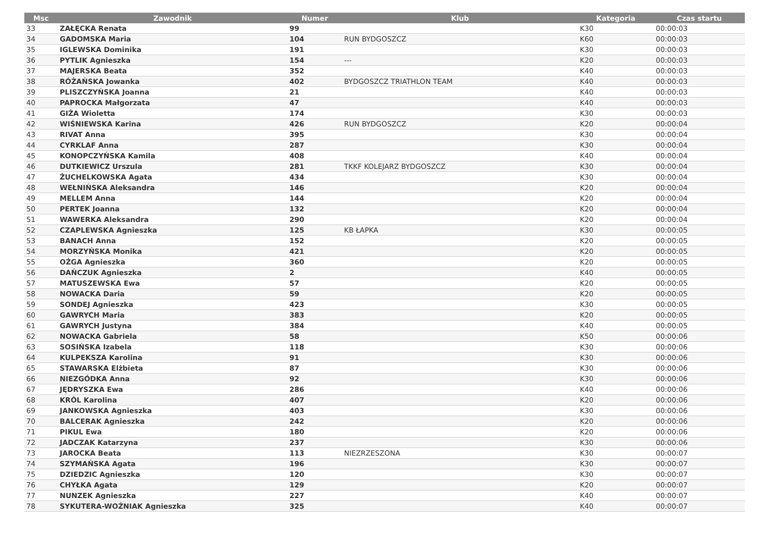| Msc | Zawodnik | Numer | Klub | Kategoria | Czas startu |
| --- | --- | --- | --- | --- | --- |
| 33 | ZAŁĘCKA Renata | 99 | | K30 | 00:00:03 |
| 34 | GADOMSKA Maria | 104 | RUN BYDGOSZCZ | K60 | 00:00:03 |
| 35 | IGLEWSKA Dominika | 191 | | K30 | 00:00:03 |
| 36 | PYTLIK Agnieszka | 154 | --- | K20 | 00:00:03 |
| 37 | MAJERSKA Beata | 352 | | K40 | 00:00:03 |
| 38 | RÓŻAŃSKA Jowanka | 402 | BYDGOSZCZ TRIATHLON TEAM | K40 | 00:00:03 |
| 39 | PLISZCZYŃSKA Joanna | 21 | | K40 | 00:00:03 |
| 40 | PAPROCKA Małgorzata | 47 | | K40 | 00:00:03 |
| 41 | GIŻA Wioletta | 174 | | K30 | 00:00:03 |
| 42 | WIŚNIEWSKA Karina | 426 | RUN BYDGOSZCZ | K20 | 00:00:04 |
| 43 | RIVAT Anna | 395 | | K30 | 00:00:04 |
| 44 | CYRKLAF Anna | 287 | | K30 | 00:00:04 |
| 45 | KONOPCZYŃSKA Kamila | 408 | | K40 | 00:00:04 |
| 46 | DUTKIEWICZ Urszula | 281 | TKKF KOLEJARZ BYDGOSZCZ | K30 | 00:00:04 |
| 47 | ŻUCHELKOWSKA Agata | 434 | | K30 | 00:00:04 |
| 48 | WEŁNIŃSKA Aleksandra | 146 | | K20 | 00:00:04 |
| 49 | MELLEM Anna | 144 | | K20 | 00:00:04 |
| 50 | PERTEK Joanna | 132 | | K20 | 00:00:04 |
| 51 | WAWERKA Aleksandra | 290 | | K20 | 00:00:04 |
| 52 | CZAPLEWSKA Agnieszka | 125 | KB ŁAPKA | K30 | 00:00:05 |
| 53 | BANACH Anna | 152 | | K20 | 00:00:05 |
| 54 | MORZYŃSKA Monika | 421 | | K20 | 00:00:05 |
| 55 | OŻGA Agnieszka | 360 | | K20 | 00:00:05 |
| 56 | DAŃCZUK Agnieszka | 2 | | K40 | 00:00:05 |
| 57 | MATUSZEWSKA Ewa | 57 | | K20 | 00:00:05 |
| 58 | NOWACKA Daria | 59 | | K20 | 00:00:05 |
| 59 | SONDEJ Agnieszka | 423 | | K30 | 00:00:05 |
| 60 | GAWRYCH Maria | 383 | | K20 | 00:00:05 |
| 61 | GAWRYCH Justyna | 384 | | K40 | 00:00:05 |
| 62 | NOWACKA Gabriela | 58 | | K50 | 00:00:06 |
| 63 | SOSIŃSKA Izabela | 118 | | K30 | 00:00:06 |
| 64 | KULPEKSZA Karolina | 91 | | K30 | 00:00:06 |
| 65 | STAWARSKA Elżbieta | 87 | | K30 | 00:00:06 |
| 66 | NIEZGÓDKA Anna | 92 | | K30 | 00:00:06 |
| 67 | JĘDRYSZKA Ewa | 286 | | K40 | 00:00:06 |
| 68 | KRÓL Karolina | 407 | | K20 | 00:00:06 |
| 69 | JANKOWSKA Agnieszka | 403 | | K30 | 00:00:06 |
| 70 | BALCERAK Agnieszka | 242 | | K20 | 00:00:06 |
| 71 | PIKUL Ewa | 180 | | K20 | 00:00:06 |
| 72 | JADCZAK Katarzyna | 237 | | K30 | 00:00:06 |
| 73 | JAROCKA Beata | 113 | NIEZRZESZONA | K30 | 00:00:07 |
| 74 | SZYMAŃSKA Agata | 196 | | K30 | 00:00:07 |
| 75 | DZIEDZIC Agnieszka | 120 | | K30 | 00:00:07 |
| 76 | CHYŁKA Agata | 129 | | K20 | 00:00:07 |
| 77 | NUNZEK Agnieszka | 227 | | K40 | 00:00:07 |
| 78 | SYKUTERA-WOŹNIAK Agnieszka | 325 | | K40 | 00:00:07 |